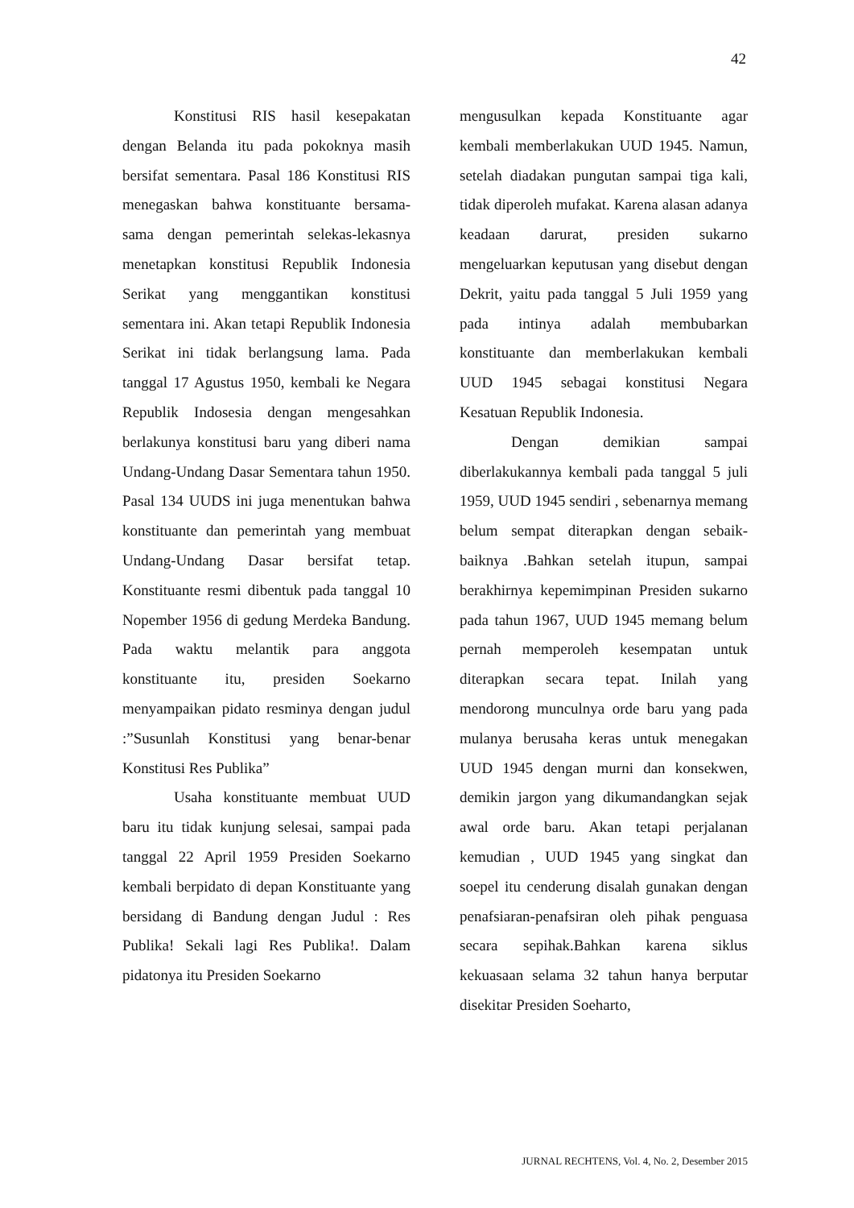42
Konstitusi RIS hasil kesepakatan dengan Belanda itu pada pokoknya masih bersifat sementara. Pasal 186 Konstitusi RIS menegaskan bahwa konstituante bersama-sama dengan pemerintah selekas-lekasnya menetapkan konstitusi Republik Indonesia Serikat yang menggantikan konstitusi sementara ini. Akan tetapi Republik Indonesia Serikat ini tidak berlangsung lama. Pada tanggal 17 Agustus 1950, kembali ke Negara Republik Indosesia dengan mengesahkan berlakunya konstitusi baru yang diberi nama Undang-Undang Dasar Sementara tahun 1950. Pasal 134 UUDS ini juga menentukan bahwa konstituante dan pemerintah yang membuat Undang-Undang Dasar bersifat tetap. Konstituante resmi dibentuk pada tanggal 10 Nopember 1956 di gedung Merdeka Bandung. Pada waktu melantik para anggota konstituante itu, presiden Soekarno menyampaikan pidato resminya dengan judul :”Susunlah Konstitusi yang benar-benar Konstitusi Res Publika”
Usaha konstituante membuat UUD baru itu tidak kunjung selesai, sampai pada tanggal 22 April 1959 Presiden Soekarno kembali berpidato di depan Konstituante yang bersidang di Bandung dengan Judul : Res Publika! Sekali lagi Res Publika!. Dalam pidatonya itu Presiden Soekarno
mengusulkan kepada Konstituante agar kembali memberlakukan UUD 1945. Namun, setelah diadakan pungutan sampai tiga kali, tidak diperoleh mufakat. Karena alasan adanya keadaan darurat, presiden sukarno mengeluarkan keputusan yang disebut dengan Dekrit, yaitu pada tanggal 5 Juli 1959 yang pada intinya adalah membubarkan konstituante dan memberlakukan kembali UUD 1945 sebagai konstitusi Negara Kesatuan Republik Indonesia.
Dengan demikian sampai diberlakukannya kembali pada tanggal 5 juli 1959, UUD 1945 sendiri , sebenarnya memang belum sempat diterapkan dengan sebaik-baiknya .Bahkan setelah itupun, sampai berakhirnya kepemimpinan Presiden sukarno pada tahun 1967, UUD 1945 memang belum pernah memperoleh kesempatan untuk diterapkan secara tepat. Inilah yang mendorong munculnya orde baru yang pada mulanya berusaha keras untuk menegakan UUD 1945 dengan murni dan konsekwen, demikin jargon yang dikumandangkan sejak awal orde baru. Akan tetapi perjalanan kemudian , UUD 1945 yang singkat dan soepel itu cenderung disalah gunakan dengan penafsiaran-penafsiran oleh pihak penguasa secara sepihak.Bahkan karena siklus kekuasaan selama 32 tahun hanya berputar disekitar Presiden Soeharto,
JURNAL RECHTENS, Vol. 4, No. 2, Desember 2015